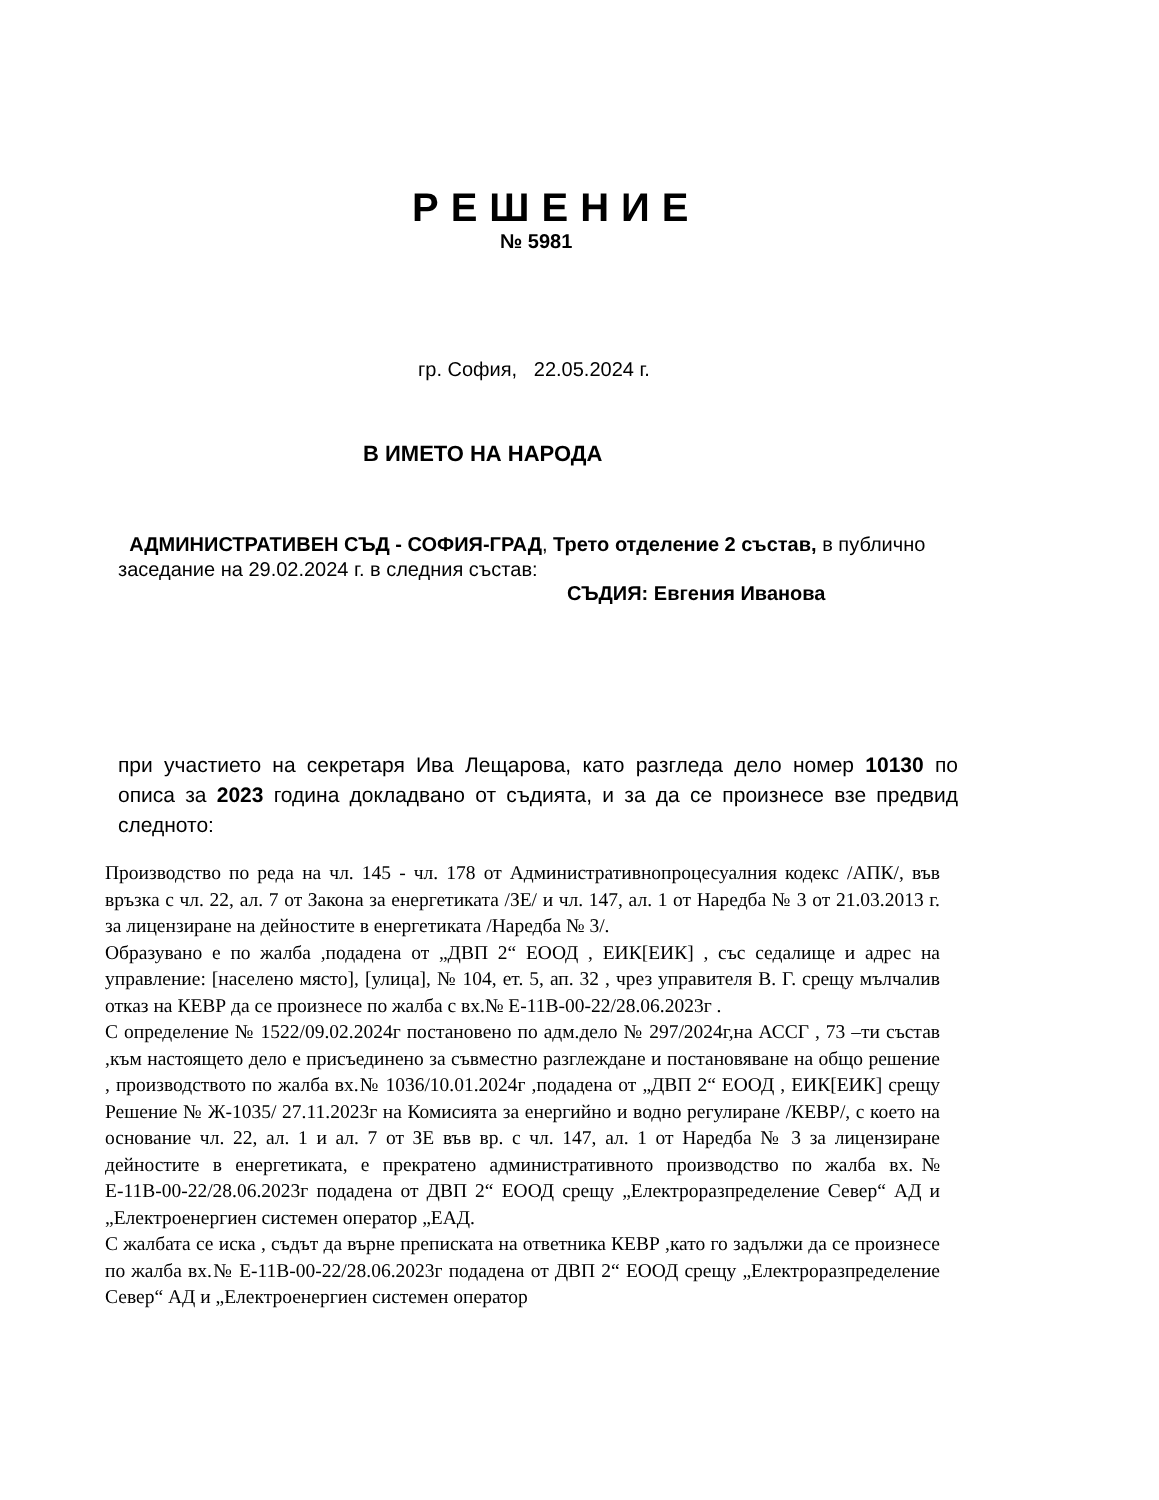РЕШЕНИЕ
№ 5981
гр. София, 22.05.2024 г.
В ИМЕТО НА НАРОДА
АДМИНИСТРАТИВЕН СЪД - СОФИЯ-ГРАД, Трето отделение 2 състав, в публично заседание на 29.02.2024 г. в следния състав:
СЪДИЯ: Евгения Иванова
при участието на секретаря Ива Лещарова, като разгледа дело номер 10130 по описа за 2023 година докладвано от съдията, и за да се произнесе взе предвид следното:
Производство по реда на чл. 145 - чл. 178 от Административнопроцесуалния кодекс /АПК/, във връзка с чл. 22, ал. 7 от Закона за енергетиката /ЗЕ/ и чл. 147, ал. 1 от Наредба № 3 от 21.03.2013 г. за лицензиране на дейностите в енергетиката /Наредба № 3/.
Образувано е по жалба ,подадена от „ДВП 2“ ЕООД , ЕИК[ЕИК] , със седалище и адрес на управление: [населено място], [улица], № 104, ет. 5, ап. 32 , чрез управителя В. Г. срещу мълчалив отказ на КЕВР да се произнесе по жалба с вх.№ Е-11В-00-22/28.06.2023г .
С определение № 1522/09.02.2024г постановено по адм.дело № 297/2024г,на АССГ , 73 –ти състав ,към настоящето дело е присъединено за съвместно разглеждане и постановяване на общо решение , производството по жалба вх.№ 1036/10.01.2024г ,подадена от „ДВП 2“ ЕООД , ЕИК[ЕИК] срещу Решение № Ж-1035/ 27.11.2023г на Комисията за енергийно и водно регулиране /КЕВР/, с което на основание чл. 22, ал. 1 и ал. 7 от ЗЕ във вр. с чл. 147, ал. 1 от Наредба № 3 за лицензиране дейностите в енергетиката, е прекратено административното производство по жалба вх.№ Е-11В-00-22/28.06.2023г подадена от ДВП 2“ ЕООД срещу „Електроразпределение Север“ АД и „Електроенергиен системен оператор „ЕАД.
С жалбата се иска , съдът да върне преписката на ответника КЕВР ,като го задължи да се произнесе по жалба вх.№ Е-11В-00-22/28.06.2023г подадена от ДВП 2“ ЕООД срещу „Електроразпределение Север“ АД и „Електроенергиен системен оператор